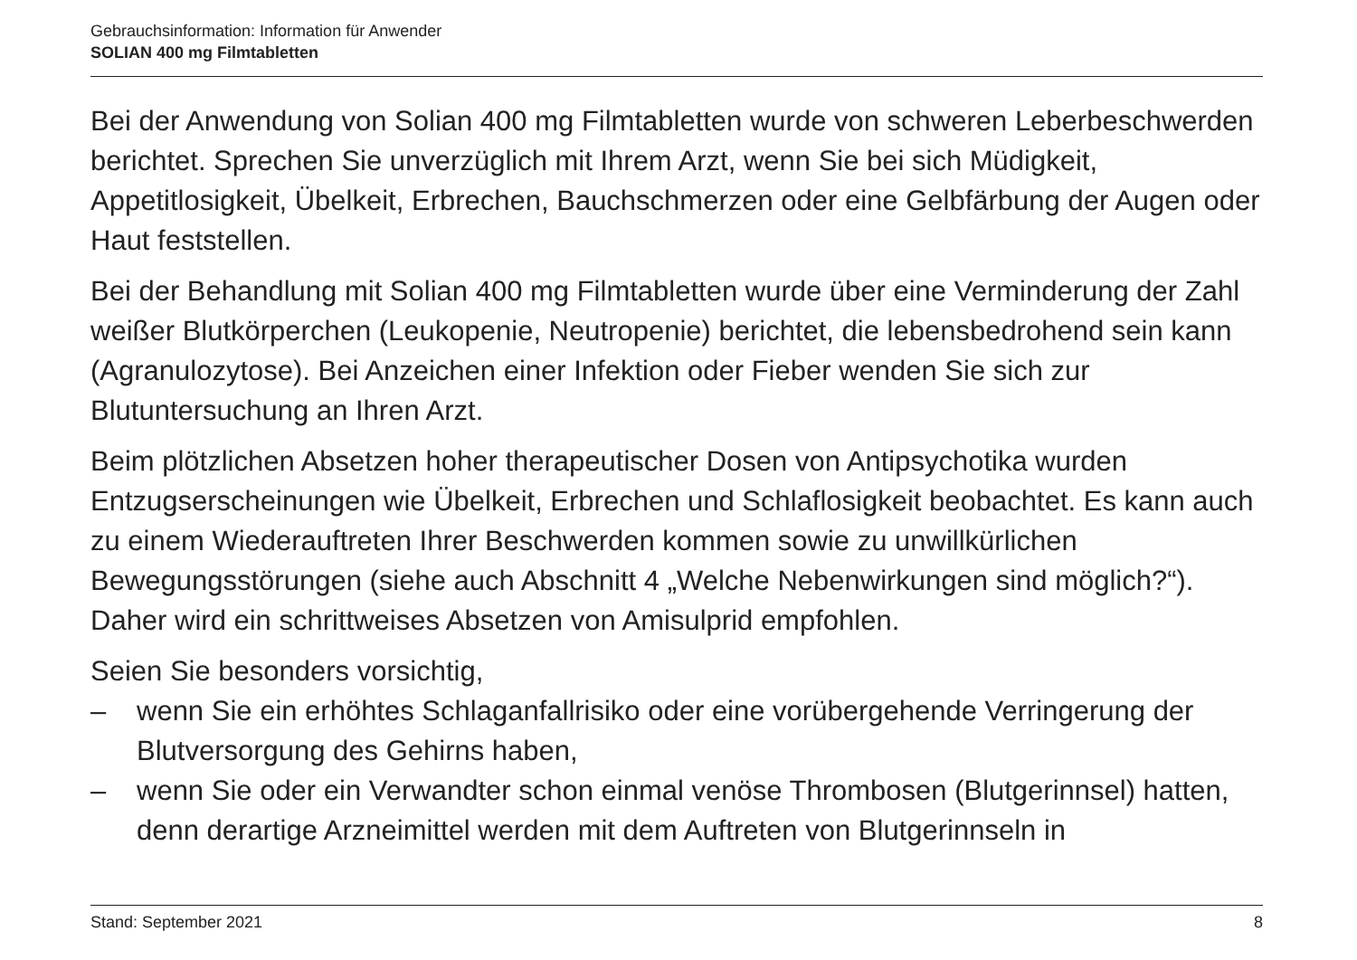Gebrauchsinformation: Information für Anwender
SOLIAN 400 mg Filmtabletten
Bei der Anwendung von Solian 400 mg Filmtabletten wurde von schweren Leberbeschwerden berichtet. Sprechen Sie unverzüglich mit Ihrem Arzt, wenn Sie bei sich Müdigkeit, Appetitlosigkeit, Übelkeit, Erbrechen, Bauchschmerzen oder eine Gelbfärbung der Augen oder Haut feststellen.
Bei der Behandlung mit Solian 400 mg Filmtabletten wurde über eine Verminderung der Zahl weißer Blutkörperchen (Leukopenie, Neutropenie) berichtet, die lebensbedrohend sein kann (Agranulozytose). Bei Anzeichen einer Infektion oder Fieber wenden Sie sich zur Blutuntersuchung an Ihren Arzt.
Beim plötzlichen Absetzen hoher therapeutischer Dosen von Antipsychotika wurden Entzugserscheinungen wie Übelkeit, Erbrechen und Schlaflosigkeit beobachtet. Es kann auch zu einem Wiederauftreten Ihrer Beschwerden kommen sowie zu unwillkürlichen Bewegungsstörungen (siehe auch Abschnitt 4 „Welche Nebenwirkungen sind möglich?“). Daher wird ein schrittweises Absetzen von Amisulprid empfohlen.
Seien Sie besonders vorsichtig,
– wenn Sie ein erhöhtes Schlaganfallrisiko oder eine vorübergehende Verringerung der Blutversorgung des Gehirns haben,
– wenn Sie oder ein Verwandter schon einmal venöse Thrombosen (Blutgerinnsel) hatten, denn derartige Arzneimittel werden mit dem Auftreten von Blutgerinnseln in
Stand: September 2021 8